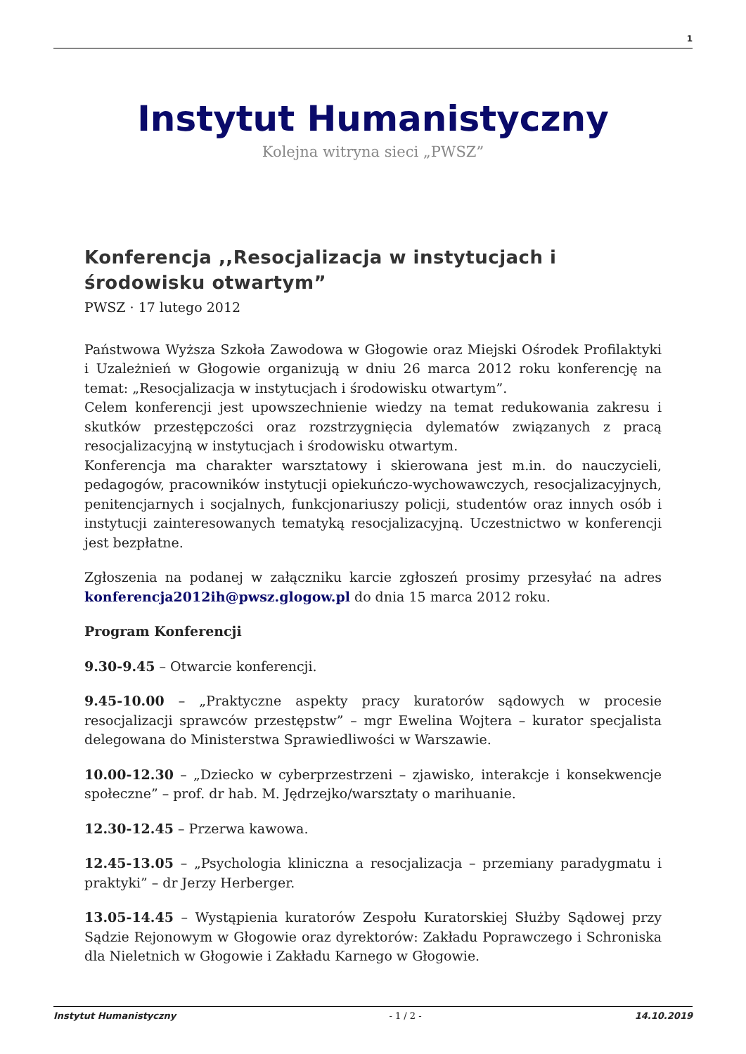1
Instytut Humanistyczny
Kolejna witryna sieci „PWSZ”
Konferencja ,,Resocjalizacja w instytucjach i środowisku otwartym”
PWSZ · 17 lutego 2012
Państwowa Wyższa Szkoła Zawodowa w Głogowie oraz Miejski Ośrodek Profilaktyki i Uzależnień w Głogowie organizują w dniu 26 marca 2012 roku konferencję na temat: „Resocjalizacja w instytucjach i środowisku otwartym”.
Celem konferencji jest upowszechnienie wiedzy na temat redukowania zakresu i skutków przestępczości oraz rozstrzygnięcia dylematów związanych z pracą resocjalizacyjną w instytucjach i środowisku otwartym.
Konferencja ma charakter warsztatowy i skierowana jest m.in. do nauczycieli, pedagogów, pracowników instytucji opiekuńczo-wychowawczych, resocjalizacyjnych, penitencjarnych i socjalnych, funkcjonariuszy policji, studentów oraz innych osób i instytucji zainteresowanych tematyką resocjalizacyjną. Uczestnictwo w konferencji jest bezpłatne.
Zgłoszenia na podanej w załączniku karcie zgłoszeń prosimy przesyłać na adres konferencja2012ih@pwsz.glogow.pl do dnia 15 marca 2012 roku.
Program Konferencji
9.30-9.45 – Otwarcie konferencji.
9.45-10.00 – „Praktyczne aspekty pracy kuratorów sądowych w procesie resocjalizacji sprawców przestępstw” – mgr Ewelina Wojtera – kurator specjalista delegowana do Ministerstwa Sprawiedliwości w Warszawie.
10.00-12.30 – „Dziecko w cyberprzestrzeni – zjawisko, interakcje i konsekwencje społeczne” – prof. dr hab. M. Jędrzejko/warsztaty o marihuanie.
12.30-12.45 – Przerwa kawowa.
12.45-13.05 – „Psychologia kliniczna a resocjalizacja – przemiany paradygmatu i praktyki” – dr Jerzy Herberger.
13.05-14.45 – Wystąpienia kuratorów Zespołu Kuratorskiej Służby Sądowej przy Sądzie Rejonowym w Głogowie oraz dyrektorów: Zakładu Poprawczego i Schroniska dla Nieletnich w Głogowie i Zakładu Karnego w Głogowie.
Instytut Humanistyczny - 1 / 2 - 14.10.2019